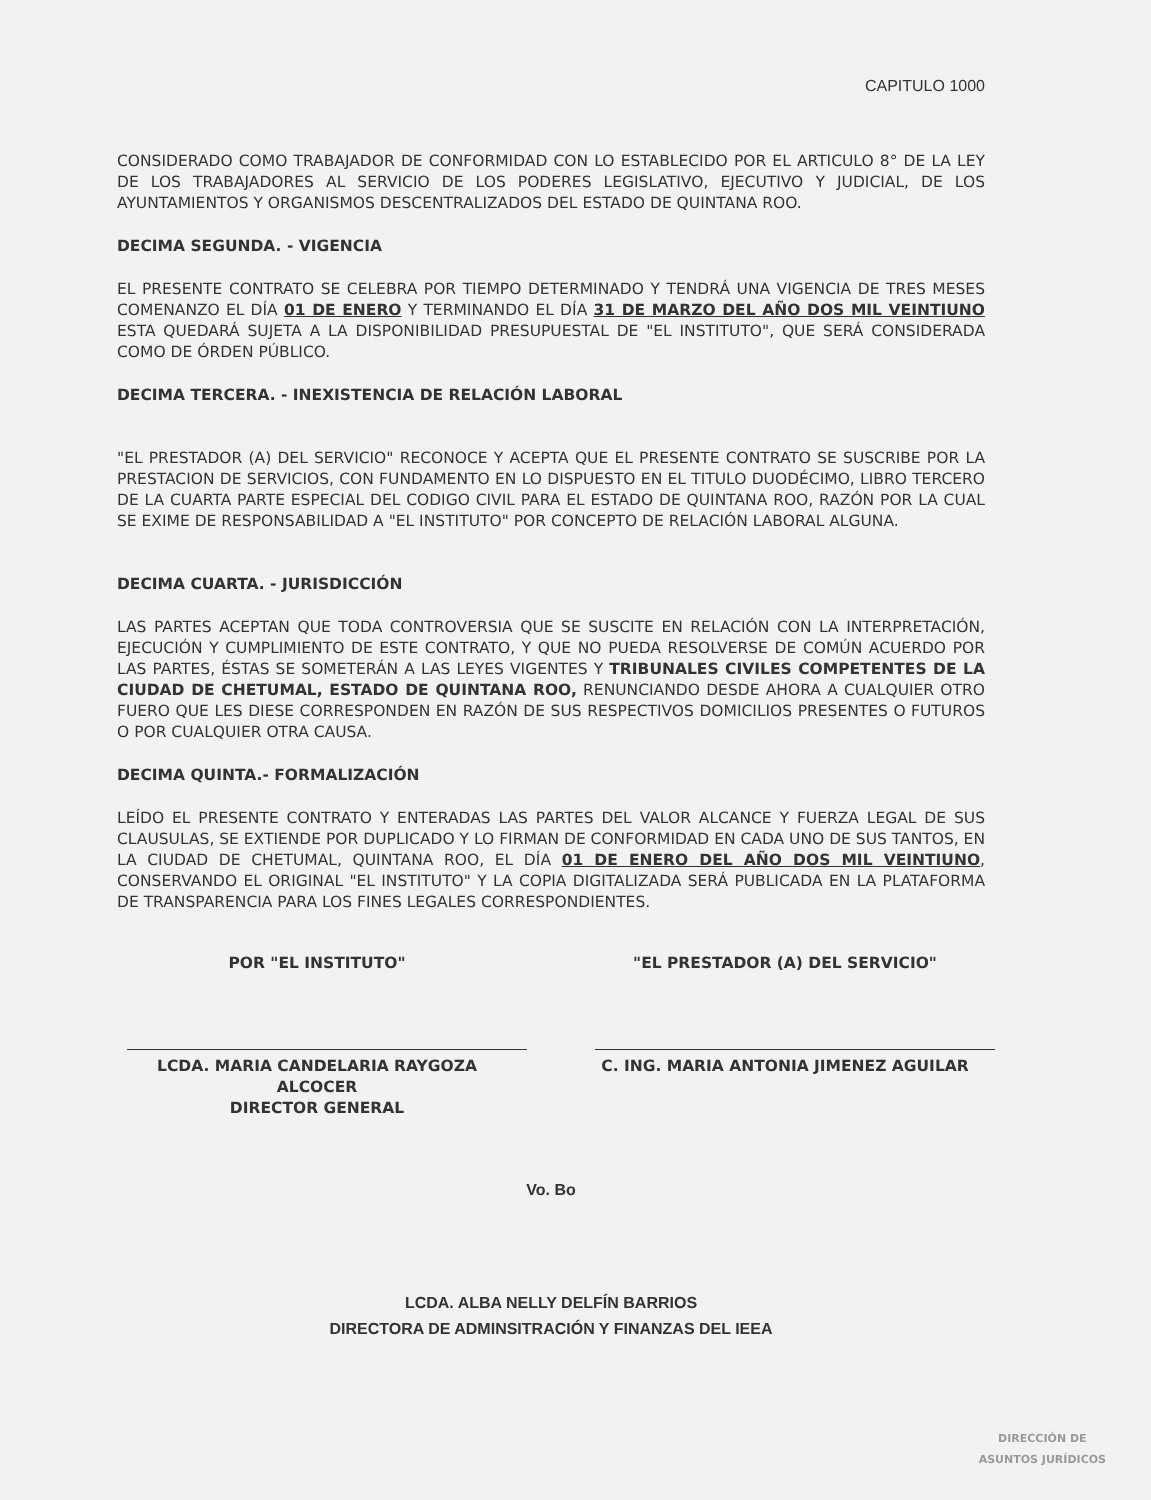CAPITULO 1000
CONSIDERADO COMO TRABAJADOR DE CONFORMIDAD CON LO ESTABLECIDO POR EL ARTICULO 8° DE LA LEY DE LOS TRABAJADORES AL SERVICIO DE LOS PODERES LEGISLATIVO, EJECUTIVO Y JUDICIAL, DE LOS AYUNTAMIENTOS Y ORGANISMOS DESCENTRALIZADOS DEL ESTADO DE QUINTANA ROO.
DECIMA SEGUNDA. - VIGENCIA
EL PRESENTE CONTRATO SE CELEBRA POR TIEMPO DETERMINADO Y TENDRÁ UNA VIGENCIA DE TRES MESES COMENANZO EL DÍA 01 DE ENERO Y TERMINANDO EL DÍA 31 DE MARZO DEL AÑO DOS MIL VEINTIUNO ESTA QUEDARÁ SUJETA A LA DISPONIBILIDAD PRESUPUESTAL DE "EL INSTITUTO", QUE SERÁ CONSIDERADA COMO DE ÓRDEN PÚBLICO.
DECIMA TERCERA. - INEXISTENCIA DE RELACIÓN LABORAL
"EL PRESTADOR (A) DEL SERVICIO" RECONOCE Y ACEPTA QUE EL PRESENTE CONTRATO SE SUSCRIBE POR LA PRESTACION DE SERVICIOS, CON FUNDAMENTO EN LO DISPUESTO EN EL TITULO DUODÉCIMO, LIBRO TERCERO DE LA CUARTA PARTE ESPECIAL DEL CODIGO CIVIL PARA EL ESTADO DE QUINTANA ROO, RAZÓN POR LA CUAL SE EXIME DE RESPONSABILIDAD A "EL INSTITUTO" POR CONCEPTO DE RELACIÓN LABORAL ALGUNA.
DECIMA CUARTA. - JURISDICCIÓN
LAS PARTES ACEPTAN QUE TODA CONTROVERSIA QUE SE SUSCITE EN RELACIÓN CON LA INTERPRETACIÓN, EJECUCIÓN Y CUMPLIMIENTO DE ESTE CONTRATO, Y QUE NO PUEDA RESOLVERSE DE COMÚN ACUERDO POR LAS PARTES, ÉSTAS SE SOMETERÁN A LAS LEYES VIGENTES Y TRIBUNALES CIVILES COMPETENTES DE LA CIUDAD DE CHETUMAL, ESTADO DE QUINTANA ROO, RENUNCIANDO DESDE AHORA A CUALQUIER OTRO FUERO QUE LES DIESE CORRESPONDEN EN RAZÓN DE SUS RESPECTIVOS DOMICILIOS PRESENTES O FUTUROS O POR CUALQUIER OTRA CAUSA.
DECIMA QUINTA.- FORMALIZACIÓN
LEÍDO EL PRESENTE CONTRATO Y ENTERADAS LAS PARTES DEL VALOR ALCANCE Y FUERZA LEGAL DE SUS CLAUSULAS, SE EXTIENDE POR DUPLICADO Y LO FIRMAN DE CONFORMIDAD EN CADA UNO DE SUS TANTOS, EN LA CIUDAD DE CHETUMAL, QUINTANA ROO, EL DÍA 01 DE ENERO DEL AÑO DOS MIL VEINTIUNO, CONSERVANDO EL ORIGINAL "EL INSTITUTO" Y LA COPIA DIGITALIZADA SERÁ PUBLICADA EN LA PLATAFORMA DE TRANSPARENCIA PARA LOS FINES LEGALES CORRESPONDIENTES.
POR "EL INSTITUTO"
LCDA. MARIA CANDELARIA RAYGOZA ALCOCER
DIRECTOR GENERAL
"EL PRESTADOR (A) DEL SERVICIO"
C. ING. MARIA ANTONIA JIMENEZ AGUILAR
Vo. Bo
LCDA. ALBA NELLY DELFÍN BARRIOS
DIRECTORA DE ADMINSITRACIÓN Y FINANZAS DEL IEEA
DIRECCIÓN DE
ASUNTOS JURÍDICOS